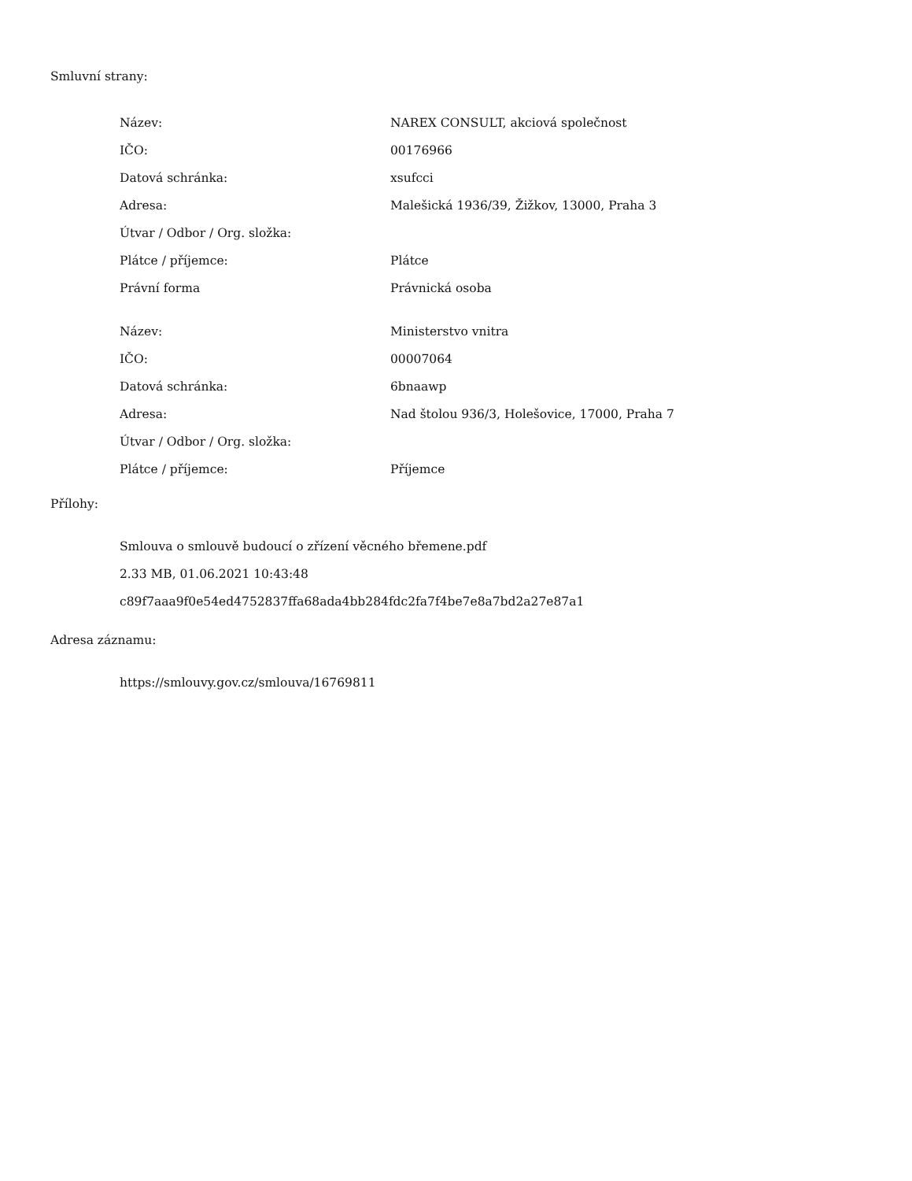Smluvní strany:
| Název: | NAREX CONSULT, akciová společnost |
| IČO: | 00176966 |
| Datová schránka: | xsufcci |
| Adresa: | Malešická 1936/39, Žižkov, 13000, Praha 3 |
| Útvar / Odbor / Org. složka: | |
| Plátce / příjemce: | Plátce |
| Právní forma | Právnická osoba |
| Název: | Ministerstvo vnitra |
| IČO: | 00007064 |
| Datová schránka: | 6bnaawp |
| Adresa: | Nad štolou 936/3, Holešovice, 17000, Praha 7 |
| Útvar / Odbor / Org. složka: | |
| Plátce / příjemce: | Příjemce |
Přílohy:
Smlouva o smlouvě budoucí o zřízení věcného břemene.pdf
2.33 MB, 01.06.2021 10:43:48
c89f7aaa9f0e54ed4752837ffa68ada4bb284fdc2fa7f4be7e8a7bd2a27e87a1
Adresa záznamu:
https://smlouvy.gov.cz/smlouva/16769811